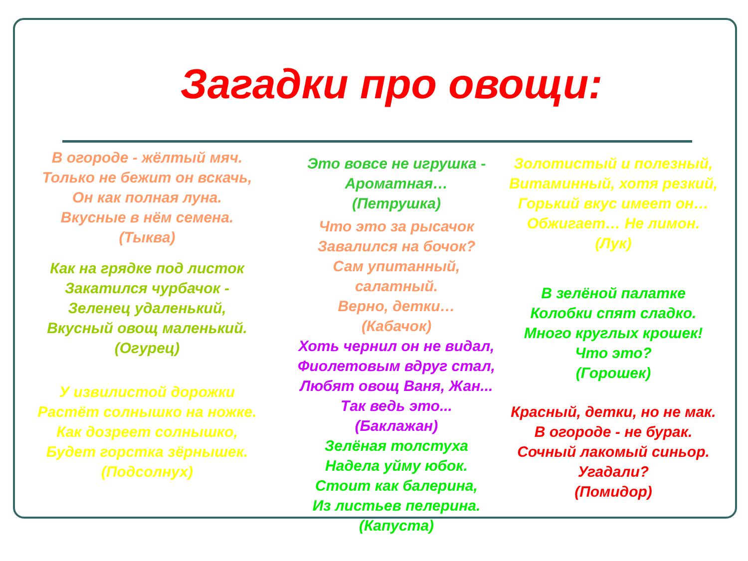Загадки про овощи:
В огороде - жёлтый мяч.
Только не бежит он вскачь,
Он как полная луна.
Вкусные в нём семена.
(Тыква)
Как на грядке под листок
Закатился чурбачок -
Зеленец удаленький,
Вкусный овощ маленький.
(Огурец)
У извилистой дорожки
Растёт солнышко на ножке.
Как дозреет солнышко,
Будет горстка зёрнышек.
(Подсолнух)
Это вовсе не игрушка -
Ароматная…
(Петрушка)
Что это за рысачок
Завалился на бочок?
Сам упитанный, салатный.
Верно, детки…
(Кабачок)
Хоть чернил он не видал,
Фиолетовым вдруг стал,
Любят овощ Ваня, Жан...
Так ведь это...
(Баклажан)
Зелёная толстуха
Надела уйму юбок.
Стоит как балерина,
Из листьев пелерина.
(Капуста)
Золотистый и полезный,
Витаминный, хотя резкий,
Горький вкус имеет он…
Обжигает… Не лимон.
(Лук)
В зелёной палатке
Колобки спят сладко.
Много круглых крошек!
Что это?
(Горошек)
Красный, детки, но не мак.
В огороде - не бурак.
Сочный лакомый синьор.
Угадали?
(Помидор)